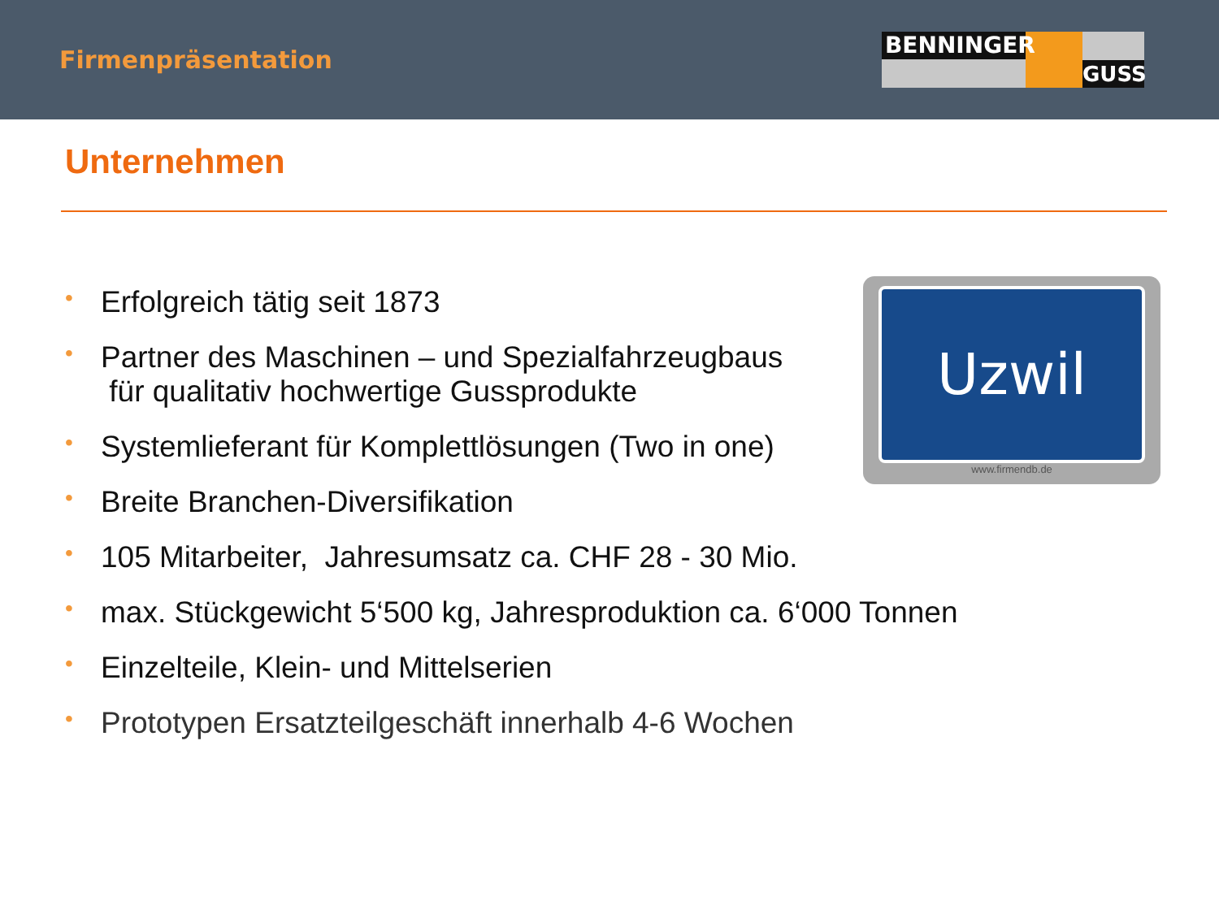Firmenpräsentation
BENNINGER
GUSS
Unternehmen
Uzwil
www.firmendb.de
• Erfolgreich tätig seit 1873
• Partner des Maschinen – und Spezialfahrzeugbaus
für qualitativ hochwertige Gussprodukte
• Systemlieferant für Komplettlösungen (Two in one)
• Breite Branchen-Diversifikation
• 105 Mitarbeiter, Jahresumsatz ca. CHF 28 - 30 Mio.
• max. Stückgewicht 5‘500 kg, Jahresproduktion ca. 6‘000 Tonnen
• Einzelteile, Klein- und Mittelserien
• Prototypen Ersatzteilgeschäft innerhalb 4-6 Wochen